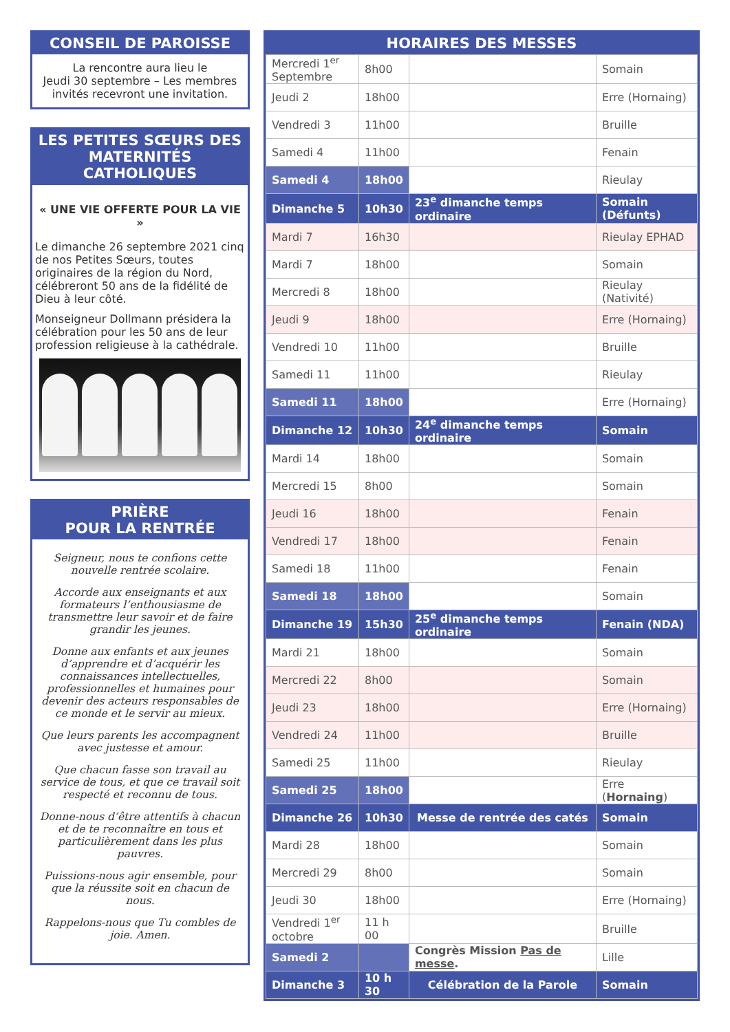CONSEIL DE PAROISSE
La rencontre aura lieu le
Jeudi 30 septembre – Les membres invités recevront une invitation.
LES PETITES SŒURS DES MATERNITÉS CATHOLIQUES
« UNE VIE OFFERTE POUR LA VIE »
Le dimanche 26 septembre 2021 cinq de nos Petites Sœurs, toutes originaires de la région du Nord, célébreront 50 ans de la fidélité de Dieu à leur côté.
Monseigneur Dollmann présidera la célébration pour les 50 ans de leur profession religieuse à la cathédrale.
PRIÈRE
POUR LA RENTRÉE
Seigneur, nous te confions cette nouvelle rentrée scolaire.
Accorde aux enseignants et aux formateurs l’enthousiasme de transmettre leur savoir et de faire grandir les jeunes.
Donne aux enfants et aux jeunes d’apprendre et d’acquérir les connaissances intellectuelles, professionnelles et humaines pour devenir des acteurs responsables de ce monde et le servir au mieux.
Que leurs parents les accompagnent avec justesse et amour.
Que chacun fasse son travail au service de tous, et que ce travail soit respecté et reconnu de tous.
Donne-nous d’être attentifs à chacun et de te reconnaître en tous et particulièrement dans les plus pauvres.
Puissions-nous agir ensemble, pour que la réussite soit en chacun de nous.
Rappelons-nous que Tu combles de joie. Amen.
HORAIRES DES MESSES
| Mercredi 1<sup>er</sup> Septembre | 8h00 | | Somain |
| Jeudi 2 | 18h00 | | Erre (Hornaing) |
| Vendredi 3 | 11h00 | | Bruille |
| Samedi 4 | 11h00 | | Fenain |
| Samedi 4 | 18h00 | | Rieulay |
| Dimanche 5 | 10h30 | 23<sup>e</sup> dimanche temps ordinaire | Somain (Défunts) |
| Mardi 7 | 16h30 | | Rieulay EPHAD |
| Mardi 7 | 18h00 | | Somain |
| Mercredi 8 | 18h00 | | Rieulay (Nativité) |
| Jeudi 9 | 18h00 | | Erre (Hornaing) |
| Vendredi 10 | 11h00 | | Bruille |
| Samedi 11 | 11h00 | | Rieulay |
| Samedi 11 | 18h00 | | Erre (Hornaing) |
| Dimanche 12 | 10h30 | 24<sup>e</sup> dimanche temps ordinaire | Somain |
| Mardi 14 | 18h00 | | Somain |
| Mercredi 15 | 8h00 | | Somain |
| Jeudi 16 | 18h00 | | Fenain |
| Vendredi 17 | 18h00 | | Fenain |
| Samedi 18 | 11h00 | | Fenain |
| Samedi 18 | 18h00 | | Somain |
| Dimanche 19 | 15h30 | 25<sup>e</sup> dimanche temps ordinaire | Fenain (NDA) |
| Mardi 21 | 18h00 | | Somain |
| Mercredi 22 | 8h00 | | Somain |
| Jeudi 23 | 18h00 | | Erre (Hornaing) |
| Vendredi 24 | 11h00 | | Bruille |
| Samedi 25 | 11h00 | | Rieulay |
| Samedi 25 | 18h00 | | Erre ( Hornaing ) |
| Dimanche 26 | 10h30 | Messe de rentrée des catés | Somain |
| Mardi 28 | 18h00 | | Somain |
| Mercredi 29 | 8h00 | | Somain |
| Jeudi 30 | 18h00 | | Erre (Hornaing) |
| Vendredi 1<sup>er</sup> octobre | 11 h 00 | | Bruille |
| Samedi 2 | | Congrès Mission Pas de messe . | Lille |
| Dimanche 3 | 10 h 30 | Célébration de la Parole | Somain |